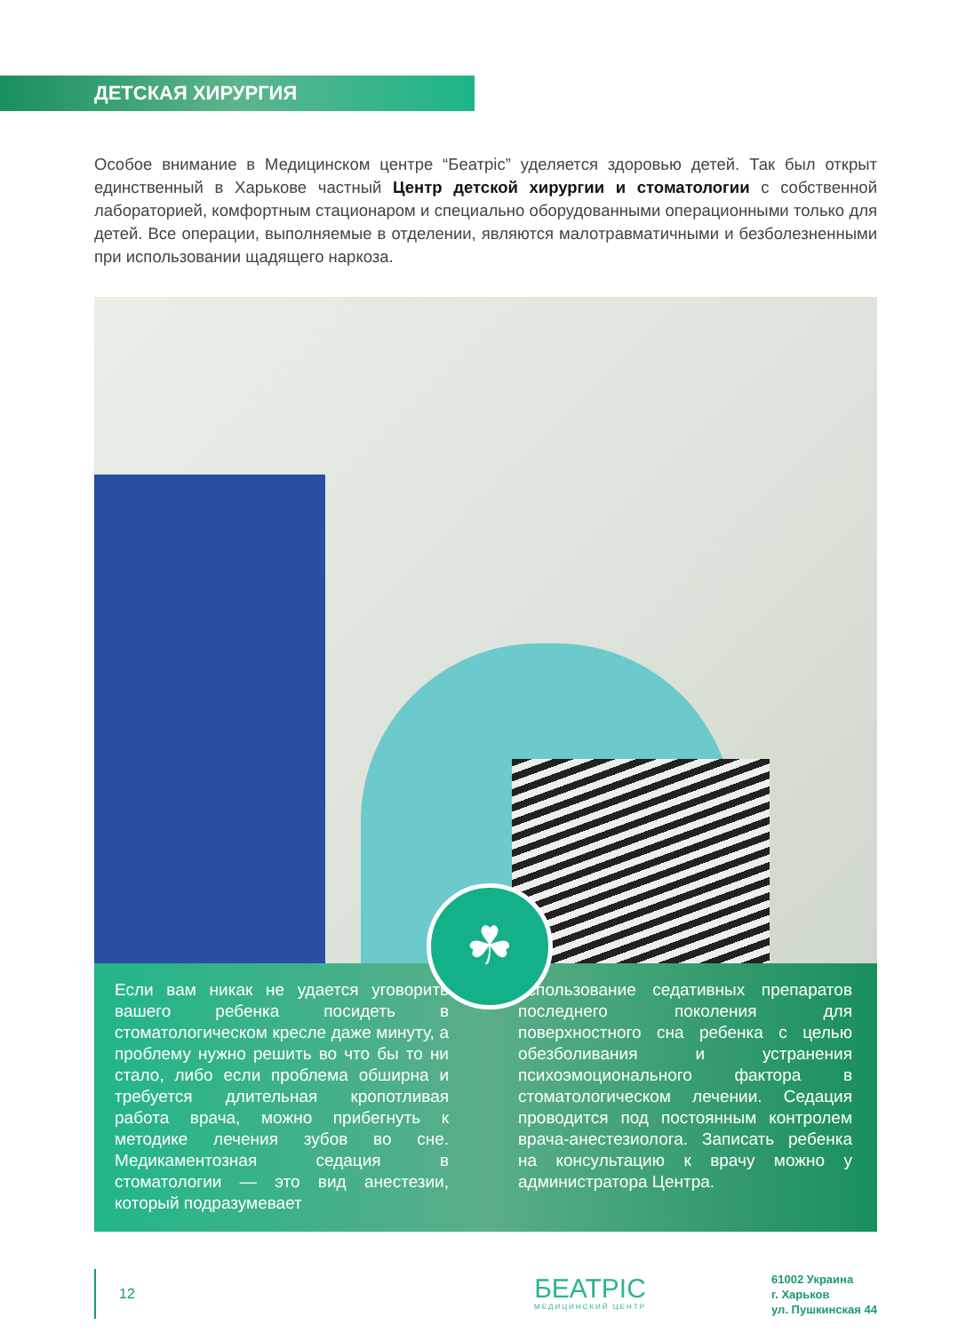ДЕТСКАЯ ХИРУРГИЯ
Особое внимание в Медицинском центре “Беатріс” уделяется здоровью детей. Так был открыт единственный в Харькове частный Центр детской хирургии и стоматологии с собственной лабораторией, комфортным стационаром и специально оборудованными операционными только для детей. Все операции, выполняемые в отделении, являются малотравматичными и безболезненными при использовании щадящего наркоза.
☘
Если вам никак не удается уговорить вашего ребенка посидеть в стоматологическом кресле даже минуту, а проблему нужно решить во что бы то ни стало, либо если проблема обширна и требуется длительная кропотливая работа врача, можно прибегнуть к методике лечения зубов во сне. Медикаментозная седация в стоматологии — это вид анестезии, который подразумевает
использование седативных препаратов последнего поколения для поверхностного сна ребенка с целью обезболивания и устранения психоэмоционального фактора в стоматологическом лечении. Седация проводится под постоянным контролем врача-анестезиолога. Записать ребенка на консультацию к врачу можно у администратора Центра.
12
БЕАТРІС
МЕДИЦИНСКИЙ ЦЕНТР
61002 Украина
г. Харьков
ул. Пушкинская 44